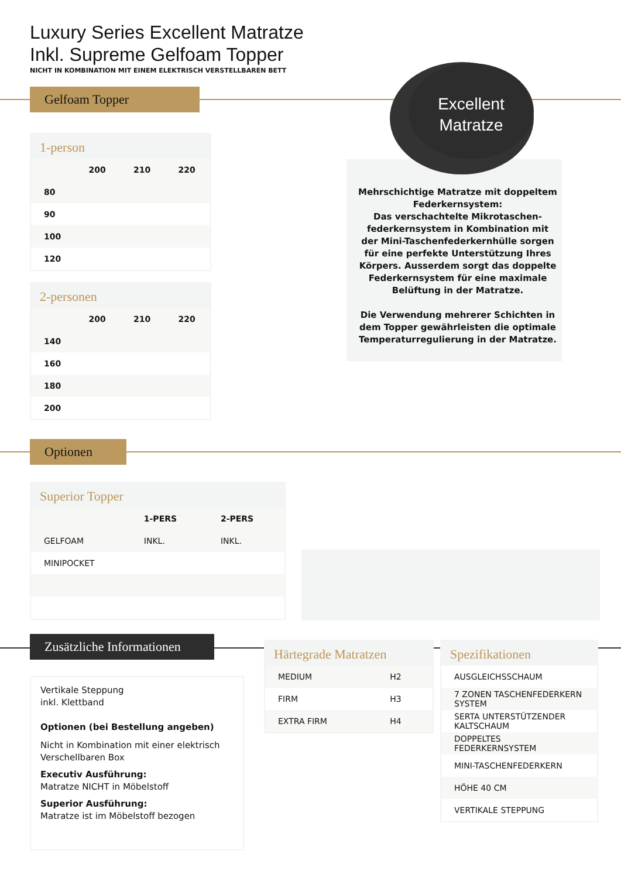Luxury Series Excellent Matratze
Inkl. Supreme Gelfoam Topper
NICHT IN KOMBINATION MIT EINEM ELEKTRISCH VERSTELLBAREN BETT
Gelfoam Topper
1-person
| | 200 | 210 | 220 |
| --- | --- | --- | --- |
| 80 | | | |
| 90 | | | |
| 100 | | | |
| 120 | | | |
2-personen
| | 200 | 210 | 220 |
| --- | --- | --- | --- |
| 140 | | | |
| 160 | | | |
| 180 | | | |
| 200 | | | |
Excellent
Matratze
Mehrschichtige Matratze mit doppeltem Federkernsystem:
Das verschachtelte Mikrotaschen-federkernsystem in Kombination mit der Mini-Taschenfederkernhülle sorgen für eine perfekte Unterstützung Ihres Körpers. Ausserdem sorgt das doppelte Federkernsystem für eine maximale Belüftung in der Matratze.
Die Verwendung mehrerer Schichten in dem Topper gewährleisten die optimale Temperaturregulierung in der Matratze.
Optionen
Superior Topper
| | 1-PERS | 2-PERS |
| --- | --- | --- |
| GELFOAM | INKL. | INKL. |
| MINIPOCKET | | |
Zusätzliche Informationen
Vertikale Steppung
inkl. Klettband
Optionen (bei Bestellung angeben)
Nicht in Kombination mit einer elektrisch Verschellbaren Box
Executiv Ausführung:
Matratze NICHT in Möbelstoff
Superior Ausführung:
Matratze ist im Möbelstoff bezogen
Härtegrade Matratzen
| MEDIUM | H2 |
| FIRM | H3 |
| EXTRA FIRM | H4 |
Spezifikationen
| AUSGLEICHSSCHAUM |
| 7 ZONEN TASCHENFEDERKERN SYSTEM |
| SERTA UNTERSTÜTZENDER KALTSCHAUM |
| DOPPELTES FEDERKERNSYSTEM |
| MINI-TASCHENFEDERKERN |
| HÖHE 40 CM |
| VERTIKALE STEPPUNG |